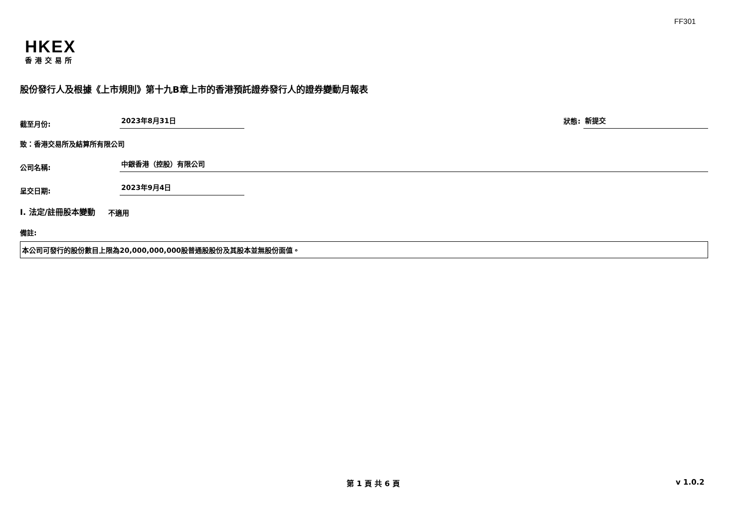FF301
HKEX
香港交易所
股份發行人及根據《上市規則》第十九B章上市的香港預託證券發行人的證券變動月報表
截至月份:
2023年8月31日
狀態:
新提交
致：香港交易所及結算所有限公司
公司名稱:
中銀香港（控股）有限公司
呈交日期:
2023年9月4日
I. 法定/註冊股本變動 不適用
備註:
本公司可發行的股份數目上限為20,000,000,000股普通股股份及其股本並無股份面值。
第 1 頁 共 6 頁 v 1.0.2